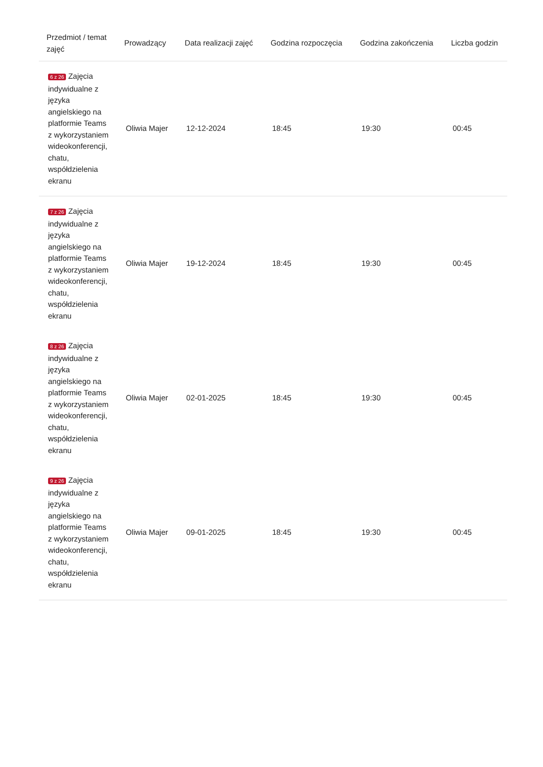| Przedmiot / temat zajęć | Prowadzący | Data realizacji zajęć | Godzina rozpoczęcia | Godzina zakończenia | Liczba godzin |
| --- | --- | --- | --- | --- | --- |
| 6 z 26 Zajęcia indywidualne z języka angielskiego na platformie Teams z wykorzystaniem wideokonferencji, chatu, współdzielenia ekranu | Oliwia Majer | 12-12-2024 | 18:45 | 19:30 | 00:45 |
| 7 z 26 Zajęcia indywidualne z języka angielskiego na platformie Teams z wykorzystaniem wideokonferencji, chatu, współdzielenia ekranu | Oliwia Majer | 19-12-2024 | 18:45 | 19:30 | 00:45 |
| 8 z 26 Zajęcia indywidualne z języka angielskiego na platformie Teams z wykorzystaniem wideokonferencji, chatu, współdzielenia ekranu | Oliwia Majer | 02-01-2025 | 18:45 | 19:30 | 00:45 |
| 9 z 26 Zajęcia indywidualne z języka angielskiego na platformie Teams z wykorzystaniem wideokonferencji, chatu, współdzielenia ekranu | Oliwia Majer | 09-01-2025 | 18:45 | 19:30 | 00:45 |